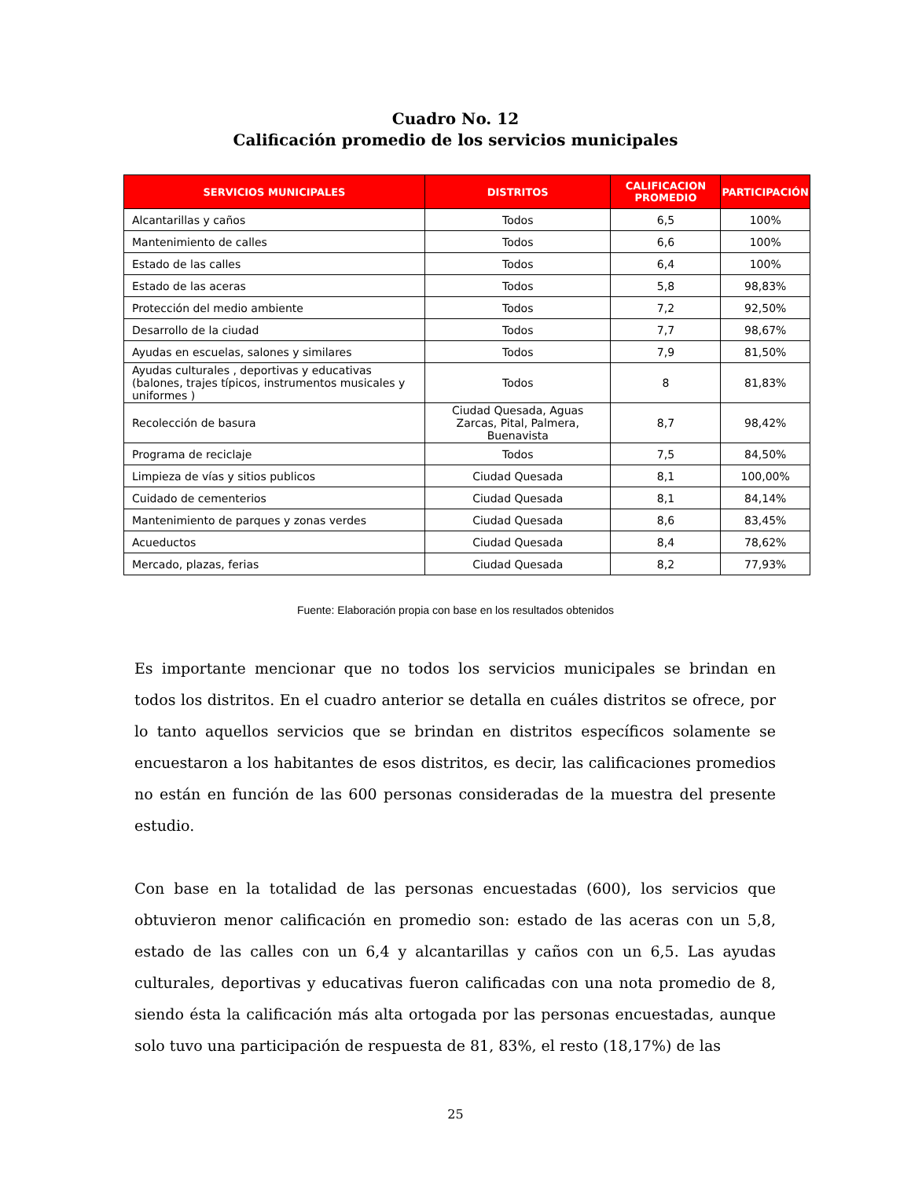Cuadro No. 12
Calificación promedio de los servicios municipales
| SERVICIOS MUNICIPALES | DISTRITOS | CALIFICACION PROMEDIO | PARTICIPACIÓN |
| --- | --- | --- | --- |
| Alcantarillas y caños | Todos | 6,5 | 100% |
| Mantenimiento de calles | Todos | 6,6 | 100% |
| Estado de las calles | Todos | 6,4 | 100% |
| Estado de las aceras | Todos | 5,8 | 98,83% |
| Protección del medio ambiente | Todos | 7,2 | 92,50% |
| Desarrollo de la ciudad | Todos | 7,7 | 98,67% |
| Ayudas en escuelas, salones y similares | Todos | 7,9 | 81,50% |
| Ayudas culturales , deportivas y educativas (balones, trajes típicos, instrumentos musicales y uniformes ) | Todos | 8 | 81,83% |
| Recolección de basura | Ciudad Quesada, Aguas Zarcas, Pital, Palmera, Buenavista | 8,7 | 98,42% |
| Programa de reciclaje | Todos | 7,5 | 84,50% |
| Limpieza de vías y sitios publicos | Ciudad Quesada | 8,1 | 100,00% |
| Cuidado de cementerios | Ciudad Quesada | 8,1 | 84,14% |
| Mantenimiento de parques y zonas verdes | Ciudad Quesada | 8,6 | 83,45% |
| Acueductos | Ciudad Quesada | 8,4 | 78,62% |
| Mercado, plazas, ferias | Ciudad Quesada | 8,2 | 77,93% |
Fuente: Elaboración propia con base en los resultados obtenidos
Es importante mencionar que no todos los servicios municipales se brindan en todos los distritos. En el cuadro anterior se detalla en cuáles distritos se ofrece, por lo tanto aquellos servicios que se brindan en distritos específicos solamente se encuestaron a los habitantes de esos distritos, es decir, las calificaciones promedios no están en función de las 600 personas consideradas de la muestra del presente estudio.
Con base en la totalidad de las personas encuestadas (600), los servicios que obtuvieron menor calificación en promedio son: estado de las aceras con un 5,8, estado de las calles con un 6,4 y alcantarillas y caños con un 6,5. Las ayudas culturales, deportivas y educativas fueron calificadas con una nota promedio de 8, siendo ésta la calificación más alta ortogada por las personas encuestadas, aunque solo tuvo una participación de respuesta de 81, 83%, el resto (18,17%) de las
25